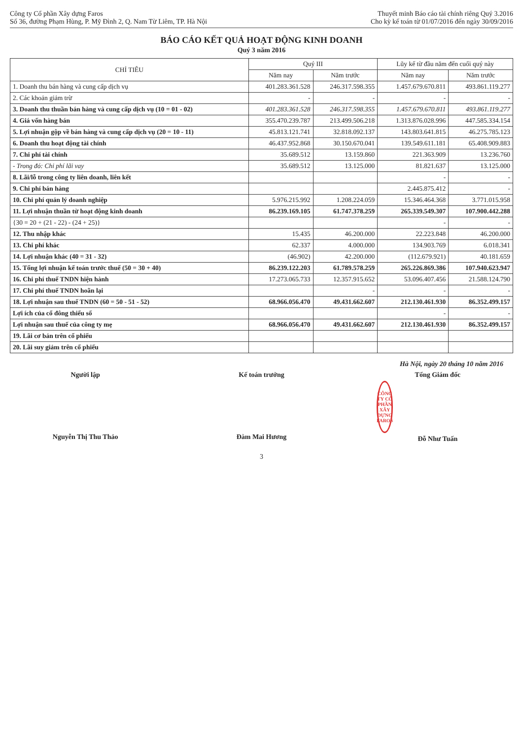Công ty Cổ phần Xây dựng Faros
Số 36, đường Phạm Hùng, P. Mỹ Đình 2, Q. Nam Từ Liêm, TP. Hà Nội
Thuyết minh Báo cáo tài chính riêng Quý 3.2016
Cho kỳ kế toán từ 01/07/2016 đến ngày 30/09/2016
BÁO CÁO KẾT QUẢ HOẠT ĐỘNG KINH DOANH
Quý 3 năm 2016
| CHỈ TIÊU | Quý III | | Lũy kế từ đầu năm đến cuối quý này | |
| --- | --- | --- | --- | --- |
| | Năm nay | Năm trước | Năm nay | Năm trước |
| 1. Doanh thu bán hàng và cung cấp dịch vụ | 401.283.361.528 | 246.317.598.355 | 1.457.679.670.811 | 493.861.119.277 |
| 2. Các khoản giảm trừ | - | - | - | - |
| 3. Doanh thu thuần bán hàng và cung cấp dịch vụ (10 = 01 - 02) | 401.283.361.528 | 246.317.598.355 | 1.457.679.670.811 | 493.861.119.277 |
| 4. Giá vốn hàng bán | 355.470.239.787 | 213.499.506.218 | 1.313.876.028.996 | 447.585.334.154 |
| 5. Lợi nhuận gộp về bán hàng và cung cấp dịch vụ (20 = 10 - 11) | 45.813.121.741 | 32.818.092.137 | 143.803.641.815 | 46.275.785.123 |
| 6. Doanh thu hoạt động tài chính | 46.437.952.868 | 30.150.670.041 | 139.549.611.181 | 65.408.909.883 |
| 7. Chi phí tài chính | 35.689.512 | 13.159.860 | 221.363.909 | 13.236.760 |
| - Trong đó: Chi phí lãi vay | 35.689.512 | 13.125.000 | 81.821.637 | 13.125.000 |
| 8. Lãi/lỗ trong công ty liên doanh, liên kết | | | - | - |
| 9. Chi phí bán hàng | | | 2.445.875.412 | - |
| 10. Chi phí quản lý doanh nghiệp | 5.976.215.992 | 1.208.224.059 | 15.346.464.368 | 3.771.015.958 |
| 11. Lợi nhuận thuần từ hoạt động kinh doanh | 86.239.169.105 | 61.747.378.259 | 265.339.549.307 | 107.900.442.288 |
| {30 = 20 + (21 - 22) - (24 + 25)} | | | - | - |
| 12. Thu nhập khác | 15.435 | 46.200.000 | 22.223.848 | 46.200.000 |
| 13. Chi phí khác | 62.337 | 4.000.000 | 134.903.769 | 6.018.341 |
| 14. Lợi nhuận khác (40 = 31 - 32) | (46.902) | 42.200.000 | (112.679.921) | 40.181.659 |
| 15. Tổng lợi nhuận kế toán trước thuế (50 = 30 + 40) | 86.239.122.203 | 61.789.578.259 | 265.226.869.386 | 107.940.623.947 |
| 16. Chi phí thuế TNDN hiện hành | 17.273.065.733 | 12.357.915.652 | 53.096.407.456 | 21.588.124.790 |
| 17. Chi phí thuế TNDN hoãn lại | | - | - | - |
| 18. Lợi nhuận sau thuế TNDN (60 = 50 - 51 - 52) | 68.966.056.470 | 49.431.662.607 | 212.130.461.930 | 86.352.499.157 |
| Lợi ích của cổ đông thiểu số | | | - | - |
| Lợi nhuận sau thuế của công ty mẹ | 68.966.056.470 | 49.431.662.607 | 212.130.461.930 | 86.352.499.157 |
| 19. Lãi cơ bản trên cổ phiếu | | | | |
| 20. Lãi suy giảm trên cổ phiếu | | | | |
Hà Nội, ngày 20 tháng 10 năm 2016
Người lập
Nguyễn Thị Thu Thảo
Kế toán trưởng
Đàm Mai Hương
Tổng Giám đốc
CÔNG TY CỔ PHẦN XÂY DỰNG FAROS
Đỗ Như Tuấn
3